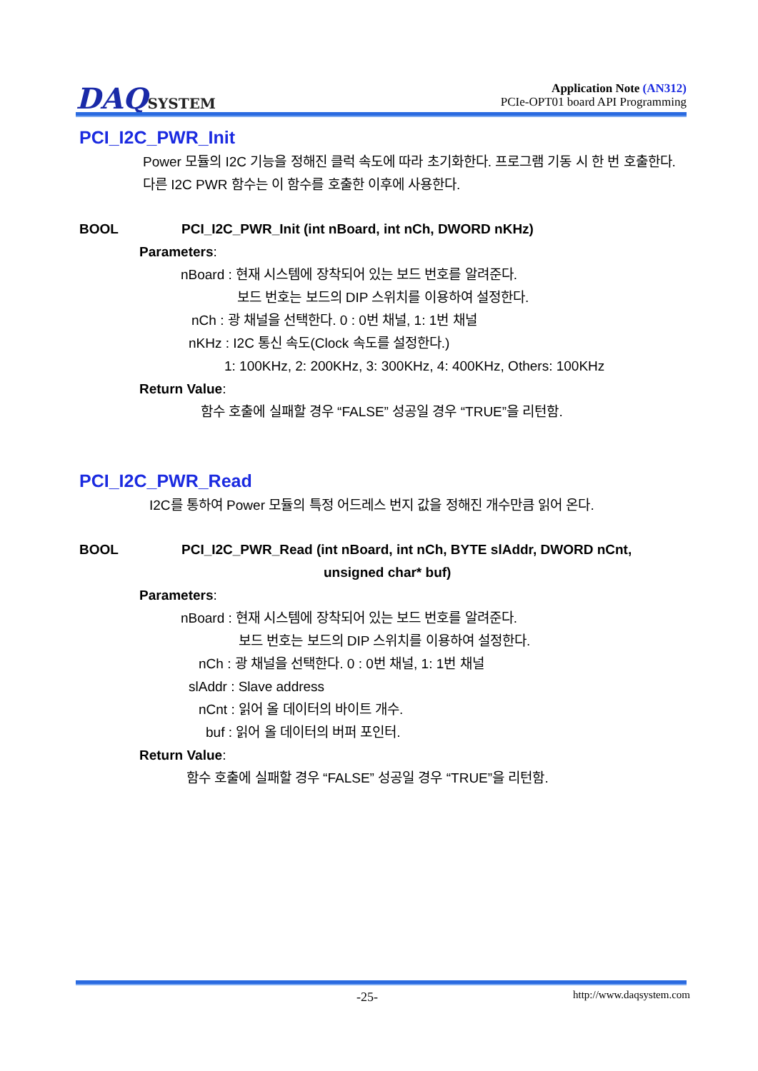DAQSYSTEM
Application Note (AN312)
PCIe-OPT01 board API Programming
PCI_I2C_PWR_Init
Power 모듈의 I2C 기능을 정해진 클럭 속도에 따라 초기화한다. 프로그램 기동 시 한 번 호출한다. 다른 I2C PWR 함수는 이 함수를 호출한 이후에 사용한다.
BOOL PCI_I2C_PWR_Init (int nBoard, int nCh, DWORD nKHz)
Parameters:
nBoard : 현재 시스템에 장착되어 있는 보드 번호를 알려준다.
보드 번호는 보드의 DIP 스위치를 이용하여 설정한다.
nCh : 광 채널을 선택한다. 0 : 0번 채널, 1: 1번 채널
nKHz : I2C 통신 속도(Clock 속도를 설정한다.)
1: 100KHz, 2: 200KHz, 3: 300KHz, 4: 400KHz, Others: 100KHz
Return Value:
함수 호출에 실패할 경우 “FALSE” 성공일 경우 “TRUE”을 리턴함.
PCI_I2C_PWR_Read
I2C를 통하여 Power 모듈의 특정 어드레스 번지 값을 정해진 개수만큼 읽어 온다.
BOOL PCI_I2C_PWR_Read (int nBoard, int nCh, BYTE slAddr, DWORD nCnt,
unsigned char* buf)
Parameters:
nBoard : 현재 시스템에 장착되어 있는 보드 번호를 알려준다.
보드 번호는 보드의 DIP 스위치를 이용하여 설정한다.
nCh : 광 채널을 선택한다. 0 : 0번 채널, 1: 1번 채널
slAddr : Slave address
nCnt : 읽어 올 데이터의 바이트 개수.
buf : 읽어 올 데이터의 버퍼 포인터.
Return Value:
함수 호출에 실패할 경우 “FALSE” 성공일 경우 “TRUE”을 리턴함.
-25- http://www.daqsystem.com